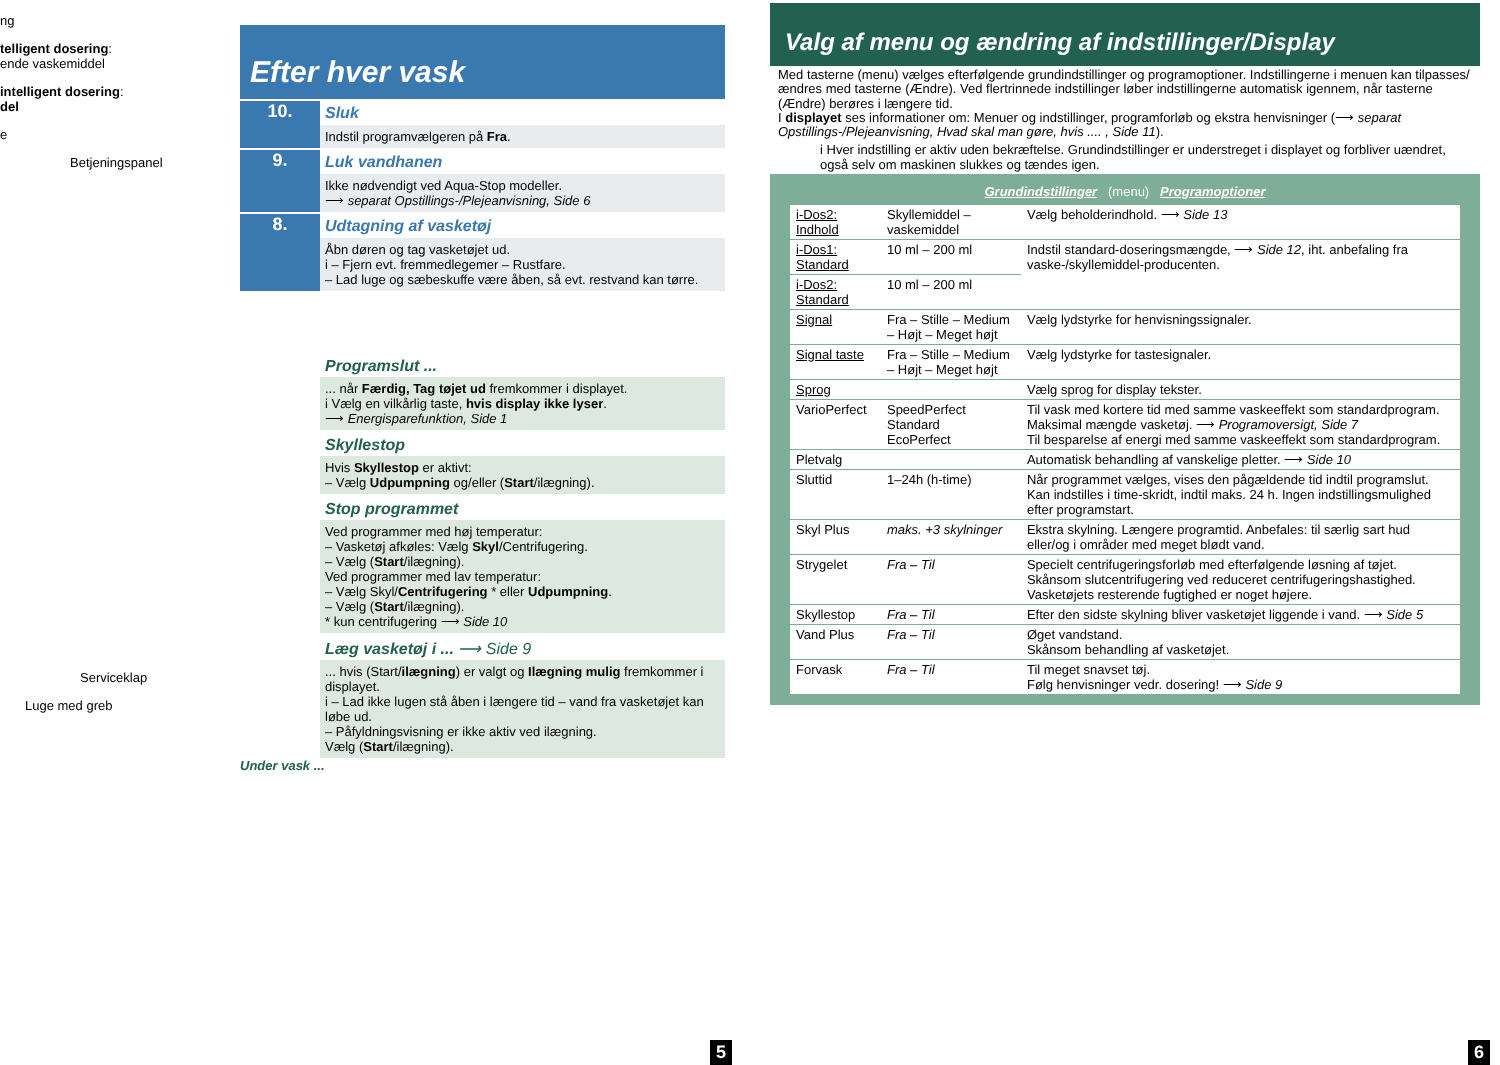ng
telligent dosering:
ende vaskemiddel
intelligent dosering:
del
e
Betjeningspanel
Serviceklap
Luge med greb
Efter hver vask
10.
Sluk
Indstil programvælgeren på Fra.
9.
Luk vandhanen
Ikke nødvendigt ved Aqua-Stop modeller.
⟶ separat Opstillings-/Plejeanvisning, Side 6
8.
Udtagning af vasketøj
Åbn døren og tag vasketøjet ud.
i – Fjern evt. fremmedlegemer – Rustfare.
– Lad luge og sæbeskuffe være åben, så evt. restvand kan tørre.
Programslut ...
... når Færdig, Tag tøjet ud fremkommer i displayet.
i Vælg en vilkårlig taste, hvis display ikke lyser.
⟶ Energisparefunktion, Side 1
Skyllestop
Hvis Skyllestop er aktivt:
– Vælg Udpumpning og/eller (Start/ilægning).
Stop programmet
Ved programmer med høj temperatur:
– Vasketøj afkøles: Vælg Skyl/Centrifugering.
– Vælg (Start/ilægning).
Ved programmer med lav temperatur:
– Vælg Skyl/Centrifugering * eller Udpumpning.
– Vælg (Start/ilægning).
* kun centrifugering ⟶ Side 10
Læg vasketøj i ... ⟶ Side 9
... hvis (Start/ilægning) er valgt og Ilægning mulig fremkommer i displayet.
i – Lad ikke lugen stå åben i længere tid – vand fra vasketøjet kan løbe ud.
– Påfyldningsvisning er ikke aktiv ved ilægning.
Vælg (Start/ilægning).
Under vask ...
5
Valg af menu og ændring af indstillinger/Display
Med tasterne (menu) vælges efterfølgende grundindstillinger og programoptioner. Indstillingerne i menuen kan tilpasses/ændres med tasterne (Ændre). Ved flertrinnede indstillinger løber indstillingerne automatisk igennem, når tasterne (Ændre) berøres i længere tid.
I displayet ses informationer om: Menuer og indstillinger, programforløb og ekstra henvisninger (⟶ separat Opstillings-/Plejeanvisning, Hvad skal man gøre, hvis .... , Side 11).
i Hver indstilling er aktiv uden bekræftelse. Grundindstillinger er understreget i displayet og forbliver uændret, også selv om maskinen slukkes og tændes igen.
Grundindstillinger (menu) Programoptioner
| i-Dos2: Indhold | Skyllemiddel – vaskemiddel | Vælg beholderindhold. ⟶ Side 13 |
| i-Dos1: Standard | 10 ml – 200 ml | Indstil standard-doseringsmængde, ⟶ Side 12 , iht. anbefaling fra vaske-/skyllemiddel-producenten. |
| i-Dos2: Standard | 10 ml – 200 ml | |
| Signal | Fra – Stille – Medium – Højt – Meget højt | Vælg lydstyrke for henvisningssignaler. |
| Signal taste | Fra – Stille – Medium – Højt – Meget højt | Vælg lydstyrke for tastesignaler. |
| Sprog | | Vælg sprog for display tekster. |
| VarioPerfect | SpeedPerfect Standard EcoPerfect | Til vask med kortere tid med samme vaskeeffekt som standardprogram. Maksimal mængde vasketøj. ⟶ Programoversigt, Side 7 Til besparelse af energi med samme vaskeeffekt som standardprogram. |
| Pletvalg | | Automatisk behandling af vanskelige pletter. ⟶ Side 10 |
| Sluttid | 1–24h (h-time) | Når programmet vælges, vises den pågældende tid indtil programslut. Kan indstilles i time-skridt, indtil maks. 24 h. Ingen indstillingsmulighed efter programstart. |
| Skyl Plus | maks. +3 skylninger | Ekstra skylning. Længere programtid. Anbefales: til særlig sart hud eller/og i områder med meget blødt vand. |
| Strygelet | Fra – Til | Specielt centrifugeringsforløb med efterfølgende løsning af tøjet. Skånsom slutcentrifugering ved reduceret centrifugeringshastighed. Vasketøjets resterende fugtighed er noget højere. |
| Skyllestop | Fra – Til | Efter den sidste skylning bliver vasketøjet liggende i vand. ⟶ Side 5 |
| Vand Plus | Fra – Til | Øget vandstand. Skånsom behandling af vasketøjet. |
| Forvask | Fra – Til | Til meget snavset tøj. Følg henvisninger vedr. dosering! ⟶ Side 9 |
6